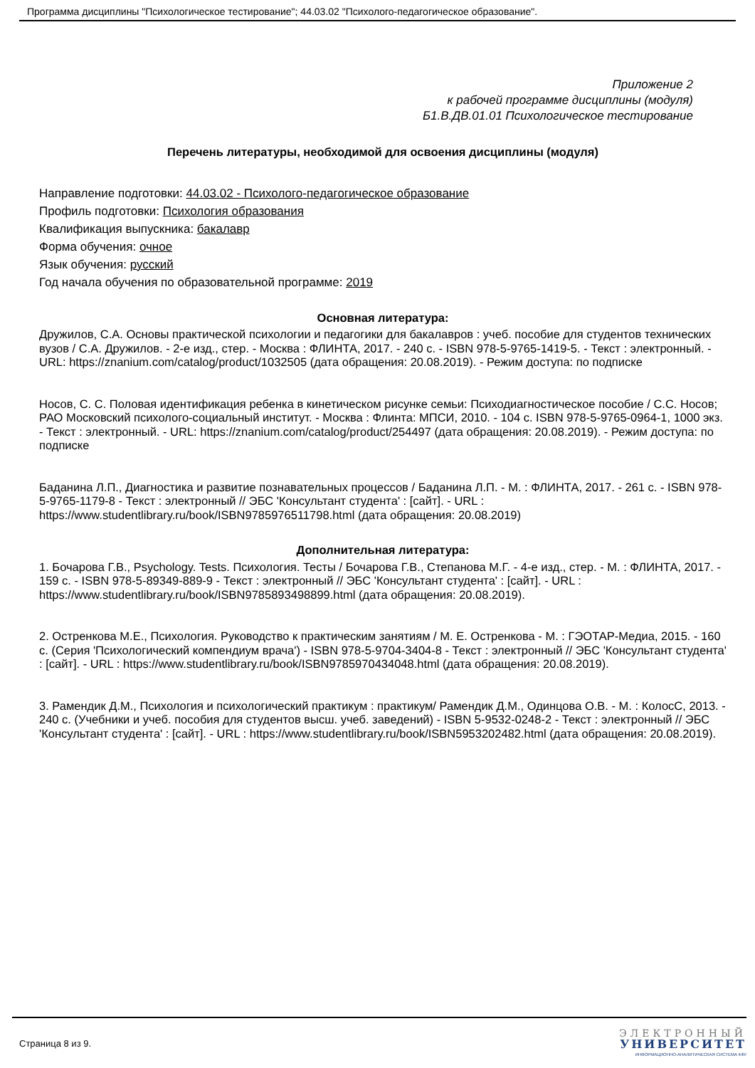Программа дисциплины "Психологическое тестирование"; 44.03.02 "Психолого-педагогическое образование".
Приложение 2
к рабочей программе дисциплины (модуля)
Б1.В.ДВ.01.01 Психологическое тестирование
Перечень литературы, необходимой для освоения дисциплины (модуля)
Направление подготовки: 44.03.02 - Психолого-педагогическое образование
Профиль подготовки: Психология образования
Квалификация выпускника: бакалавр
Форма обучения: очное
Язык обучения: русский
Год начала обучения по образовательной программе: 2019
Основная литература:
Дружилов, С.А. Основы практической психологии и педагогики для бакалавров : учеб. пособие для студентов технических вузов / С.А. Дружилов. - 2-е изд., стер. - Москва : ФЛИНТА, 2017. - 240 с. - ISBN 978-5-9765-1419-5. - Текст : электронный. - URL: https://znanium.com/catalog/product/1032505 (дата обращения: 20.08.2019). - Режим доступа: по подписке
Носов, С. С. Половая идентификация ребенка в кинетическом рисунке семьи: Психодиагностическое пособие / С.С. Носов; РАО Московский психолого-социальный институт. - Москва : Флинта: МПСИ, 2010. - 104 с. ISBN 978-5-9765-0964-1, 1000 экз. - Текст : электронный. - URL: https://znanium.com/catalog/product/254497 (дата обращения: 20.08.2019). - Режим доступа: по подписке
Баданина Л.П., Диагностика и развитие познавательных процессов / Баданина Л.П. - М. : ФЛИНТА, 2017. - 261 с. - ISBN 978-5-9765-1179-8 - Текст : электронный // ЭБС 'Консультант студента' : [сайт]. - URL : https://www.studentlibrary.ru/book/ISBN9785976511798.html (дата обращения: 20.08.2019)
Дополнительная литература:
1. Бочарова Г.В., Psychology. Tests. Психология. Тесты / Бочарова Г.В., Степанова М.Г. - 4-е изд., стер. - М. : ФЛИНТА, 2017. - 159 с. - ISBN 978-5-89349-889-9 - Текст : электронный // ЭБС 'Консультант студента' : [сайт]. - URL : https://www.studentlibrary.ru/book/ISBN9785893498899.html (дата обращения: 20.08.2019).
2. Остренкова М.Е., Психология. Руководство к практическим занятиям / М. Е. Остренкова - М. : ГЭОТАР-Медиа, 2015. - 160 с. (Серия 'Психологический компендиум врача') - ISBN 978-5-9704-3404-8 - Текст : электронный // ЭБС 'Консультант студента' : [сайт]. - URL : https://www.studentlibrary.ru/book/ISBN9785970434048.html (дата обращения: 20.08.2019).
3. Рамендик Д.М., Психология и психологический практикум : практикум/ Рамендик Д.М., Одинцова О.В. - М. : КолосС, 2013. - 240 с. (Учебники и учеб. пособия для студентов высш. учеб. заведений) - ISBN 5-9532-0248-2 - Текст : электронный // ЭБС 'Консультант студента' : [сайт]. - URL : https://www.studentlibrary.ru/book/ISBN5953202482.html (дата обращения: 20.08.2019).
Страница 8 из 9.
ЭЛЕКТРОННЫЙ
УНИВЕРСИТЕТ
ИНФОРМАЦИОННО-АНАЛИТИЧЕСКАЯ СИСТЕМА КФУ